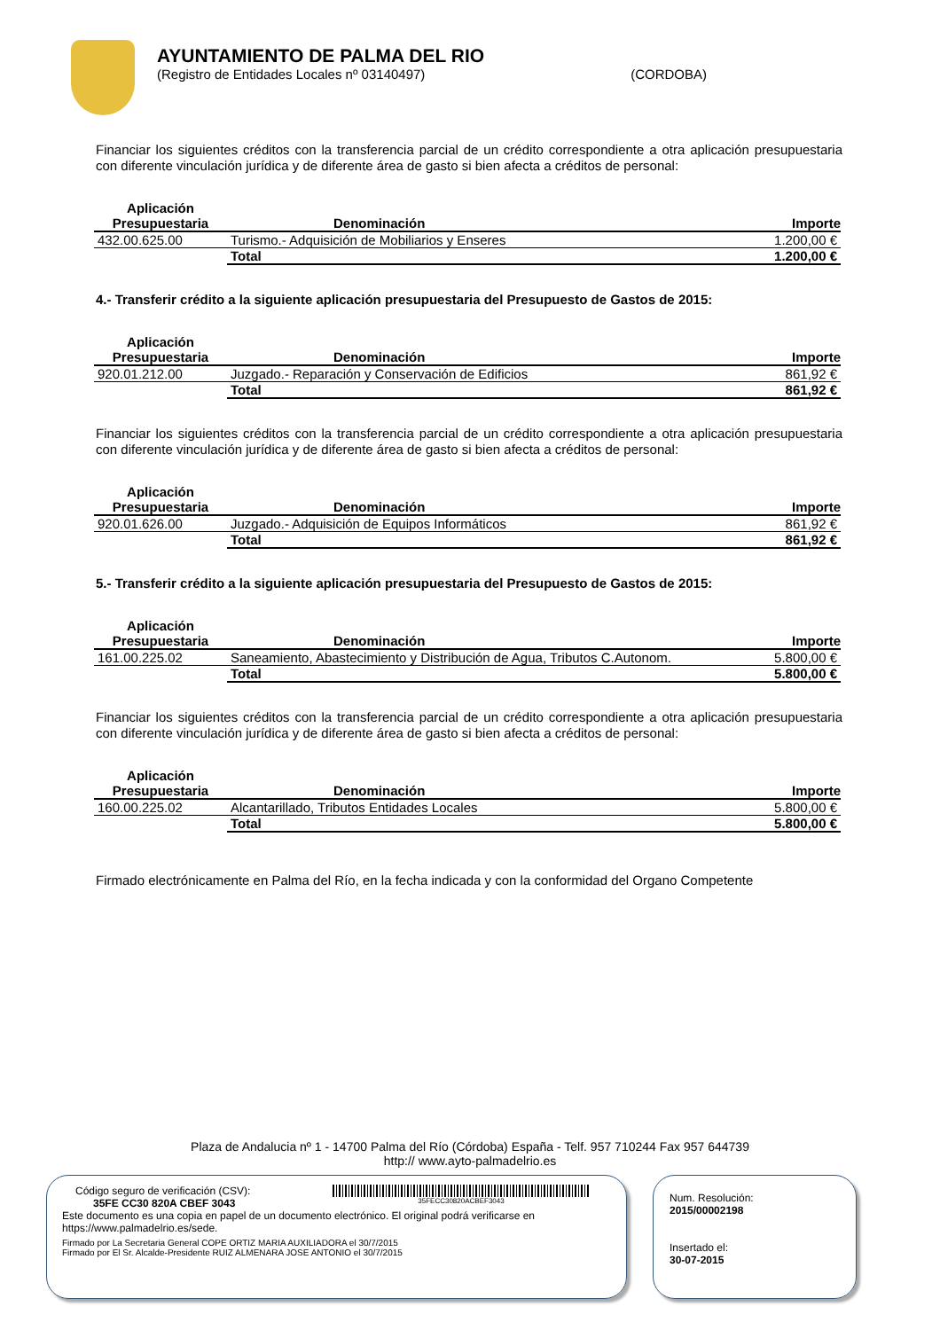AYUNTAMIENTO DE PALMA DEL RIO
(Registro de Entidades Locales nº 03140497) (CORDOBA)
Financiar los siguientes créditos con la transferencia parcial de un crédito correspondiente a otra aplicación presupuestaria con diferente vinculación jurídica y de diferente área de gasto si bien afecta a créditos de personal:
| Aplicación Presupuestaria | Denominación | Importe |
| --- | --- | --- |
| 432.00.625.00 | Turismo.- Adquisición de Mobiliarios y Enseres | 1.200,00 € |
| | Total | 1.200,00 € |
4.- Transferir crédito a la siguiente aplicación presupuestaria del Presupuesto de Gastos de 2015:
| Aplicación Presupuestaria | Denominación | Importe |
| --- | --- | --- |
| 920.01.212.00 | Juzgado.- Reparación y Conservación de Edificios | 861,92 € |
| | Total | 861,92 € |
Financiar los siguientes créditos con la transferencia parcial de un crédito correspondiente a otra aplicación presupuestaria con diferente vinculación jurídica y de diferente área de gasto si bien afecta a créditos de personal:
| Aplicación Presupuestaria | Denominación | Importe |
| --- | --- | --- |
| 920.01.626.00 | Juzgado.- Adquisición de Equipos Informáticos | 861,92 € |
| | Total | 861,92 € |
5.- Transferir crédito a la siguiente aplicación presupuestaria del Presupuesto de Gastos de 2015:
| Aplicación Presupuestaria | Denominación | Importe |
| --- | --- | --- |
| 161.00.225.02 | Saneamiento, Abastecimiento y Distribución de Agua, Tributos C.Autonom. | 5.800,00 € |
| | Total | 5.800,00 € |
Financiar los siguientes créditos con la transferencia parcial de un crédito correspondiente a otra aplicación presupuestaria con diferente vinculación jurídica y de diferente área de gasto si bien afecta a créditos de personal:
| Aplicación Presupuestaria | Denominación | Importe |
| --- | --- | --- |
| 160.00.225.02 | Alcantarillado, Tributos Entidades Locales | 5.800,00 € |
| | Total | 5.800,00 € |
Firmado electrónicamente en Palma del Río, en la fecha indicada y con la conformidad del Organo Competente
Plaza de Andalucia nº 1 - 14700 Palma del Río (Córdoba) España - Telf. 957 710244 Fax 957 644739
http:// www.ayto-palmadelrio.es
Código seguro de verificación (CSV):
35FE CC30 820A CBEF 3043 35FECC30820ACBEF3043
Este documento es una copia en papel de un documento electrónico. El original podrá verificarse en
https://www.palmadelrio.es/sede.
Firmado por La Secretaria General COPE ORTIZ MARIA AUXILIADORA el 30/7/2015
Firmado por El Sr. Alcalde-Presidente RUIZ ALMENARA JOSE ANTONIO el 30/7/2015
Num. Resolución:
2015/00002198
Insertado el:
30-07-2015